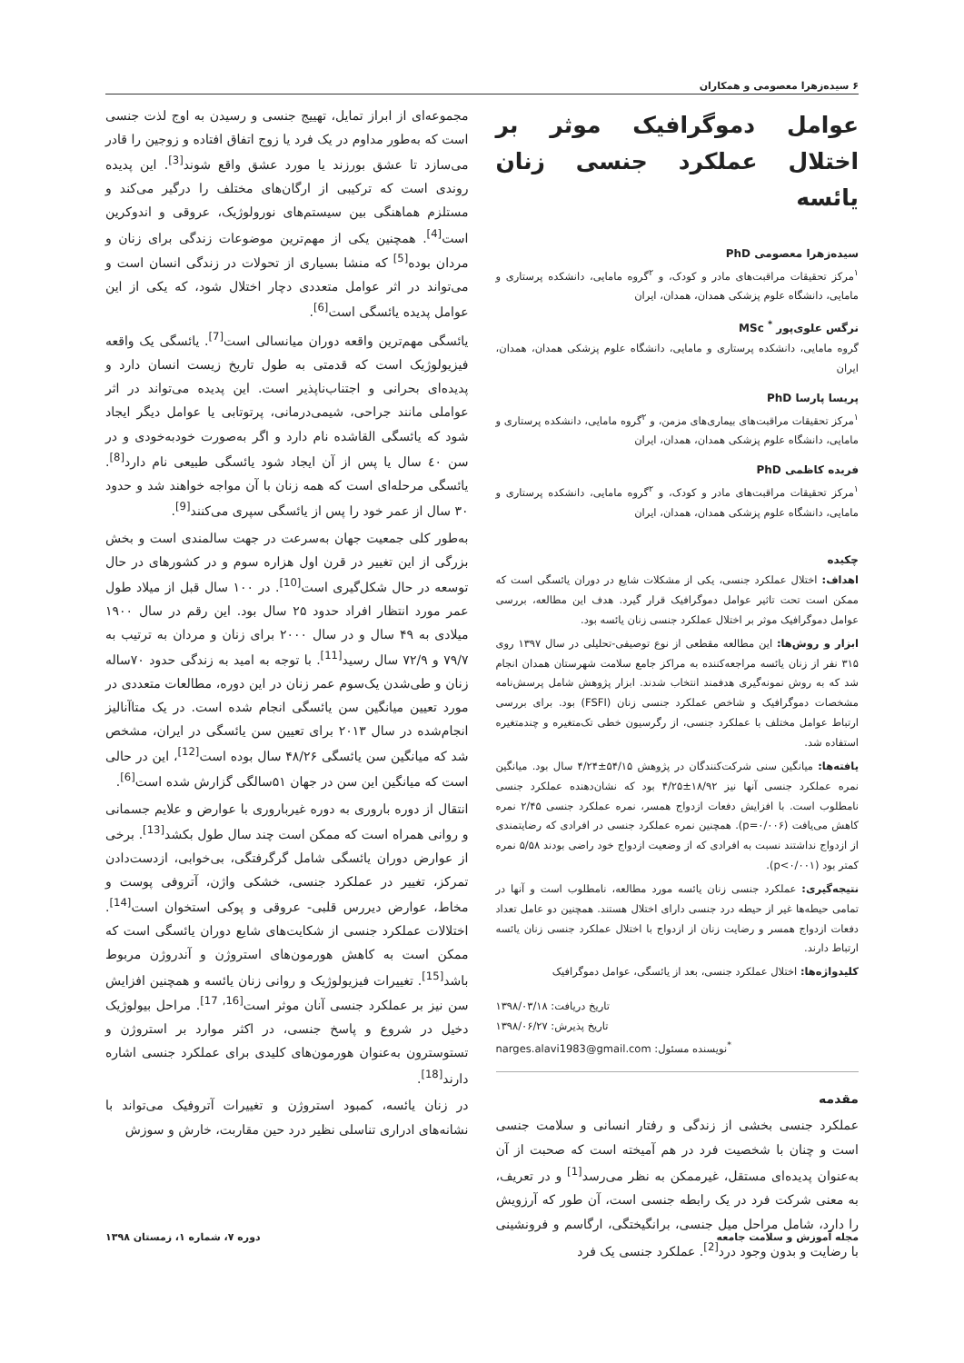۶ سیده‌زهرا معصومی و همکاران
عوامل دموگرافیک موثر بر اختلال عملکرد جنسی زنان یائسه
سیده‌زهرا معصومی PhD
<sup>۱</sup> مرکز تحقیقات مراقبت‌های مادر و کودک، و <sup>۲</sup>گروه مامایی، دانشکده پرستاری و مامایی، دانشگاه علوم پزشکی همدان، همدان، ایران
نرگس علوی‌پور <sup>*</sup> MSc
گروه مامایی، دانشکده پرستاری و مامایی، دانشگاه علوم پزشکی همدان، همدان، ایران
پریسا پارسا PhD
<sup>۱</sup> مرکز تحقیقات مراقبت‌های بیماری‌های مزمن، و <sup>۲</sup>گروه مامایی، دانشکده پرستاری و مامایی، دانشگاه علوم پزشکی همدان، همدان، ایران
فریده کاظمی PhD
<sup>۱</sup> مرکز تحقیقات مراقبت‌های مادر و کودک، و <sup>۲</sup>گروه مامایی، دانشکده پرستاری و مامایی، دانشگاه علوم پزشکی همدان، همدان، ایران
چکیده
اهداف: اختلال عملکرد جنسی، یکی از مشکلات شایع در دوران یائسگی است که ممکن است تحت تاثیر عوامل دموگرافیک قرار گیرد. هدف این مطالعه، بررسی عوامل دموگرافیک موثر بر اختلال عملکرد جنسی زنان یائسه بود.
ابزار و روش‌ها: این مطالعه مقطعی از نوع توصیفی-تحلیلی در سال ۱۳۹۷ روی ۳۱۵ نفر از زنان یائسه مراجعه‌کننده به مراکز جامع سلامت شهرستان همدان انجام شد که به روش نمونه‌گیری هدفمند انتخاب شدند. ابزار پژوهش شامل پرسش‌نامه مشخصات دموگرافیک و شاخص عملکرد جنسی زنان (FSFI) بود. برای بررسی ارتباط عوامل مختلف با عملکرد جنسی، از رگرسیون خطی تک‌متغیره و چندمتغیره استفاده شد.
یافته‌ها: میانگین سنی شرکت‌کنندگان در پژوهش ۵۴/۱۵±۴/۲۴ سال بود. میانگین نمره عملکرد جنسی آنها نیز ۱۸/۹۲±۴/۲۵ بود که نشان‌دهنده عملکرد جنسی نامطلوب است. با افزایش دفعات ازدواج همسر، نمره عملکرد جنسی ۲/۴۵ نمره کاهش می‌یافت (p=۰/۰۰۶). همچنین نمره عملکرد جنسی در افرادی که رضایتمندی از ازدواج نداشتند نسبت به افرادی که از وضعیت ازدواج خود راضی بودند ۵/۵۸ نمره کمتر بود (p<۰/۰۰۱).
نتیجه‌گیری: عملکرد جنسی زنان یائسه مورد مطالعه، نامطلوب است و آنها در تمامی حیطه‌ها غیر از حیطه درد جنسی دارای اختلال هستند. همچنین دو عامل تعداد دفعات ازدواج همسر و رضایت زنان از ازدواج با اختلال عملکرد جنسی زنان یائسه ارتباط دارند.
کلیدواژه‌ها: اختلال عملکرد جنسی، بعد از یائسگی، عوامل دموگرافیک
تاریخ دریافت: ۱۳۹۸/۰۳/۱۸
تاریخ پذیرش: ۱۳۹۸/۰۶/۲۷
<sup>*</sup> نویسنده مسئول: narges.alavi1983@gmail.com
مقدمه
عملکرد جنسی بخشی از زندگی و رفتار انسانی و سلامت جنسی است و چنان با شخصیت فرد در هم آمیخته است که صحبت از آن به‌عنوان پدیده‌ای مستقل، غیرممکن به نظر می‌رسد<sup>[1]</sup> و در تعریف، به معنی شرکت فرد در یک رابطه جنسی است، آن طور که آرزویش را دارد، شامل مراحل میل جنسی، برانگیختگی، ارگاسم و فرونشینی با رضایت و بدون وجود درد<sup>[2]</sup>. عملکرد جنسی یک فرد
مجموعه‌ای از ابراز تمایل، تهییج جنسی و رسیدن به اوج لذت جنسی است که به‌طور مداوم در یک فرد یا زوج اتفاق افتاده و زوجین را قادر می‌سازد تا عشق بورزند یا مورد عشق واقع شوند<sup>[3]</sup>. این پدیده روندی است که ترکیبی از ارگان‌های مختلف را درگیر می‌کند و مستلزم هماهنگی بین سیستم‌های نورولوژیک، عروقی و اندوکرین است<sup>[4]</sup>. همچنین یکی از مهم‌ترین موضوعات زندگی برای زنان و مردان بوده<sup>[5]</sup> که منشا بسیاری از تحولات در زندگی انسان است و می‌تواند در اثر عوامل متعددی دچار اختلال شود، که یکی از این عوامل پدیده یائسگی است<sup>[6]</sup>.
یائسگی مهم‌ترین واقعه دوران میانسالی است<sup>[7]</sup>. یائسگی یک واقعه فیزیولوژیک است که قدمتی به طول تاریخ زیست انسان دارد و پدیده‌ای بحرانی و اجتناب‌ناپذیر است. این پدیده می‌تواند در اثر عواملی مانند جراحی، شیمی‌درمانی، پرتوتابی یا عوامل دیگر ایجاد شود که یائسگی القاشده نام دارد و اگر به‌صورت خودبه‌خودی و در سن ٤٠ سال یا پس از آن ایجاد شود یائسگی طبیعی نام دارد<sup>[8]</sup>. یائسگی مرحله‌ای است که همه زنان با آن مواجه خواهند شد و حدود ۳۰ سال از عمر خود را پس از یائسگی سپری می‌کنند<sup>[9]</sup>.
به‌طور کلی جمعیت جهان به‌سرعت در جهت سالمندی است و بخش بزرگی از این تغییر در قرن اول هزاره سوم و در کشورهای در حال توسعه در حال شکل‌گیری است<sup>[10]</sup>. در ۱۰۰ سال قبل از میلاد طول عمر مورد انتظار افراد حدود ۲۵ سال بود. این رقم در سال ۱۹۰۰ میلادی به ۴۹ سال و در سال ۲۰۰۰ برای زنان و مردان به ترتیب به ۷۹/۷ و ۷۲/۹ سال رسید<sup>[11]</sup>. با توجه به امید به زندگی حدود ۷۰ساله زنان و طی‌شدن یک‌سوم عمر زنان در این دوره، مطالعات متعددی در مورد تعیین میانگین سن یائسگی انجام شده است. در یک متاآنالیز انجام‌شده در سال ۲۰۱۳ برای تعیین سن یائسگی در ایران، مشخص شد که میانگین سن یائسگی ۴۸/۲۶ سال بوده است<sup>[12]</sup>، این در حالی است که میانگین این سن در جهان ۵۱سالگی گزارش شده است<sup>[6]</sup>.
انتقال از دوره باروری به دوره غیرباروری با عوارض و علایم جسمانی و روانی همراه است که ممکن است چند سال طول بکشد<sup>[13]</sup>. برخی از عوارض دوران یائسگی شامل گرگرفتگی، بی‌خوابی، ازدست‌دادن تمرکز، تغییر در عملکرد جنسی، خشکی واژن، آتروفی پوست و مخاط، عوارض دیررس قلبی- عروقی و پوکی استخوان است<sup>[14]</sup>. اختلالات عملکرد جنسی از شکایت‌های شایع دوران یائسگی است که ممکن است به کاهش هورمون‌های استروژن و آندروژن مربوط باشد<sup>[15]</sup>. تغییرات فیزیولوژیک و روانی زنان یائسه و همچنین افزایش سن نیز بر عملکرد جنسی آنان موثر است<sup>[16, 17]</sup>. مراحل بیولوژیک دخیل در شروع و پاسخ جنسی، در اکثر موارد بر استروژن و تستوسترون به‌عنوان هورمون‌های کلیدی برای عملکرد جنسی اشاره دارند<sup>[18]</sup>.
در زنان یائسه، کمبود استروژن و تغییرات آتروفیک می‌تواند با نشانه‌های ادراری تناسلی نظیر درد حین مقاربت، خارش و سوزش
مجله آموزش و سلامت جامعه دوره ۷، شماره ۱، زمستان ۱۳۹۸